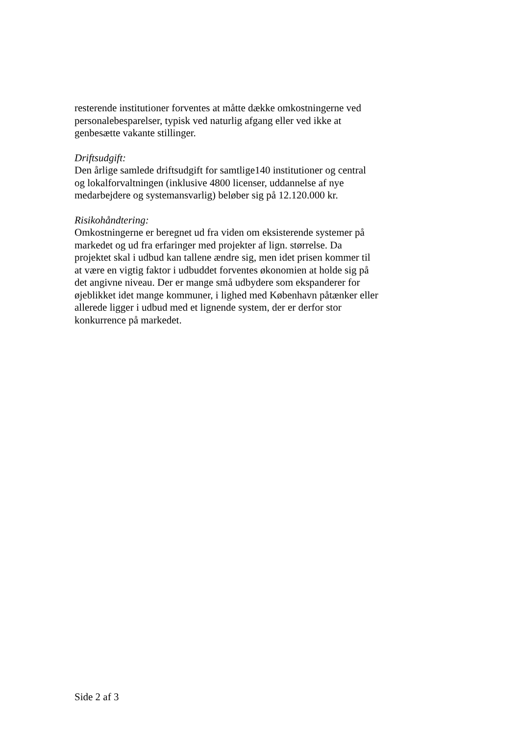resterende institutioner forventes at måtte dække omkostningerne ved personalebesparelser, typisk ved naturlig afgang eller ved ikke at genbesætte vakante stillinger.
Driftsudgift:
Den årlige samlede driftsudgift for samtlige140 institutioner og central og lokalforvaltningen (inklusive 4800 licenser, uddannelse af nye medarbejdere og systemansvarlig) beløber sig på 12.120.000 kr.
Risikohåndtering:
Omkostningerne er beregnet ud fra viden om eksisterende systemer på markedet og ud fra erfaringer med projekter af lign. størrelse. Da projektet skal i udbud kan tallene ændre sig, men idet prisen kommer til at være en vigtig faktor i udbuddet forventes økonomien at holde sig på det angivne niveau. Der er mange små udbydere som ekspanderer for øjeblikket idet mange kommuner, i lighed med København påtænker eller allerede ligger i udbud med et lignende system, der er derfor stor konkurrence på markedet.
Side 2 af 3